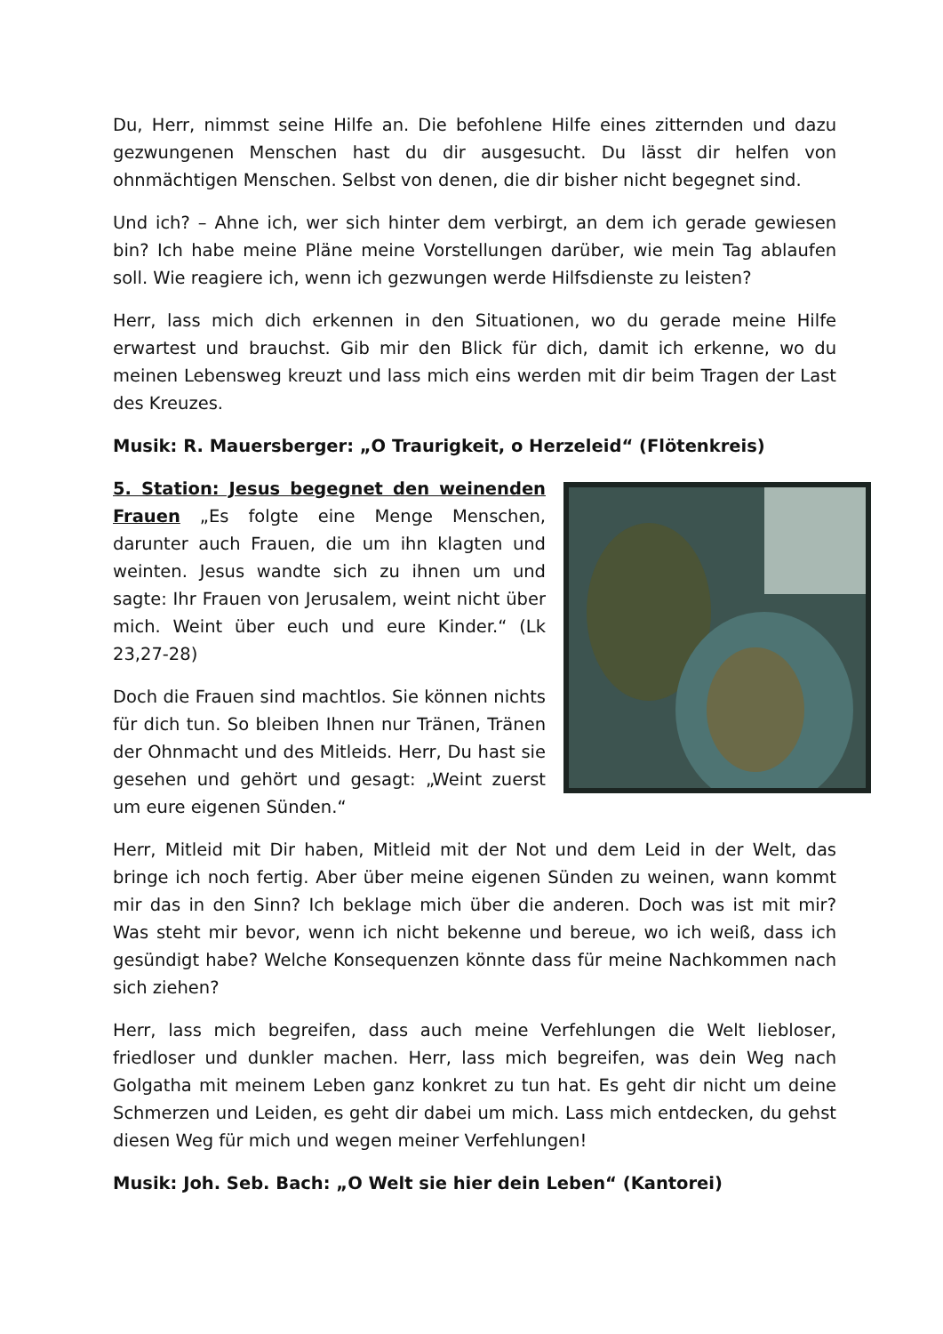Du, Herr, nimmst seine Hilfe an. Die befohlene Hilfe eines zitternden und dazu gezwungenen Menschen hast du dir ausgesucht. Du lässt dir helfen von ohnmächtigen Menschen. Selbst von denen, die dir bisher nicht begegnet sind.
Und ich? – Ahne ich, wer sich hinter dem verbirgt, an dem ich gerade gewiesen bin? Ich habe meine Pläne meine Vorstellungen darüber, wie mein Tag ablaufen soll. Wie reagiere ich, wenn ich gezwungen werde Hilfsdienste zu leisten?
Herr, lass mich dich erkennen in den Situationen, wo du gerade meine Hilfe erwartest und brauchst. Gib mir den Blick für dich, damit ich erkenne, wo du meinen Lebensweg kreuzt und lass mich eins werden mit dir beim Tragen der Last des Kreuzes.
Musik: R. Mauersberger: „O Traurigkeit, o Herzeleid“ (Flötenkreis)
5. Station: Jesus begegnet den weinenden Frauen „Es folgte eine Menge Menschen, darunter auch Frauen, die um ihn klagten und weinten. Jesus wandte sich zu ihnen um und sagte: Ihr Frauen von Jerusalem, weint nicht über mich. Weint über euch und eure Kinder.“ (Lk 23,27-28)
Doch die Frauen sind machtlos. Sie können nichts für dich tun. So bleiben Ihnen nur Tränen, Tränen der Ohnmacht und des Mitleids. Herr, Du hast sie gesehen und gehört und gesagt: „Weint zuerst um eure eigenen Sünden.“
Herr, Mitleid mit Dir haben, Mitleid mit der Not und dem Leid in der Welt, das bringe ich noch fertig. Aber über meine eigenen Sünden zu weinen, wann kommt mir das in den Sinn? Ich beklage mich über die anderen. Doch was ist mit mir? Was steht mir bevor, wenn ich nicht bekenne und bereue, wo ich weiß, dass ich gesündigt habe? Welche Konsequenzen könnte dass für meine Nachkommen nach sich ziehen?
Herr, lass mich begreifen, dass auch meine Verfehlungen die Welt liebloser, friedloser und dunkler machen. Herr, lass mich begreifen, was dein Weg nach Golgatha mit meinem Leben ganz konkret zu tun hat. Es geht dir nicht um deine Schmerzen und Leiden, es geht dir dabei um mich. Lass mich entdecken, du gehst diesen Weg für mich und wegen meiner Verfehlungen!
Musik: Joh. Seb. Bach: „O Welt sie hier dein Leben“ (Kantorei)